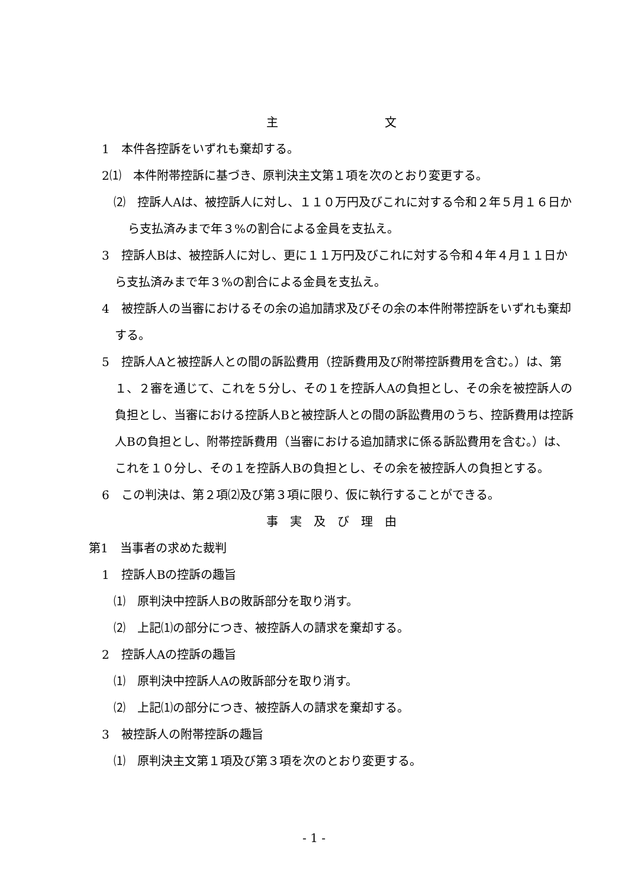主　　　　　　　　　文
1　本件各控訴をいずれも棄却する。
2⑴　本件附帯控訴に基づき、原判決主文第１項を次のとおり変更する。
　⑵　控訴人Aは、被控訴人に対し、１１０万円及びこれに対する令和２年５月１６日から支払済みまで年３%の割合による金員を支払え。
3　控訴人Bは、被控訴人に対し、更に１１万円及びこれに対する令和４年４月１１日から支払済みまで年３%の割合による金員を支払え。
4　被控訴人の当審におけるその余の追加請求及びその余の本件附帯控訴をいずれも棄却する。
5　控訴人Aと被控訴人との間の訴訟費用（控訴費用及び附帯控訴費用を含む。）は、第１、２審を通じて、これを５分し、その１を控訴人Aの負担とし、その余を被控訴人の負担とし、当審における控訴人Bと被控訴人との間の訴訟費用のうち、控訴費用は控訴人Bの負担とし、附帯控訴費用（当審における追加請求に係る訴訟費用を含む。）は、これを１０分し、その１を控訴人Bの負担とし、その余を被控訴人の負担とする。
6　この判決は、第２項⑵及び第３項に限り、仮に執行することができる。
事　実　及　び　理　由
第1　当事者の求めた裁判
1　控訴人Bの控訴の趣旨
　⑴　原判決中控訴人Bの敗訴部分を取り消す。
　⑵　上記⑴の部分につき、被控訴人の請求を棄却する。
2　控訴人Aの控訴の趣旨
　⑴　原判決中控訴人Aの敗訴部分を取り消す。
　⑵　上記⑴の部分につき、被控訴人の請求を棄却する。
3　被控訴人の附帯控訴の趣旨
　⑴　原判決主文第１項及び第３項を次のとおり変更する。
- 1 -